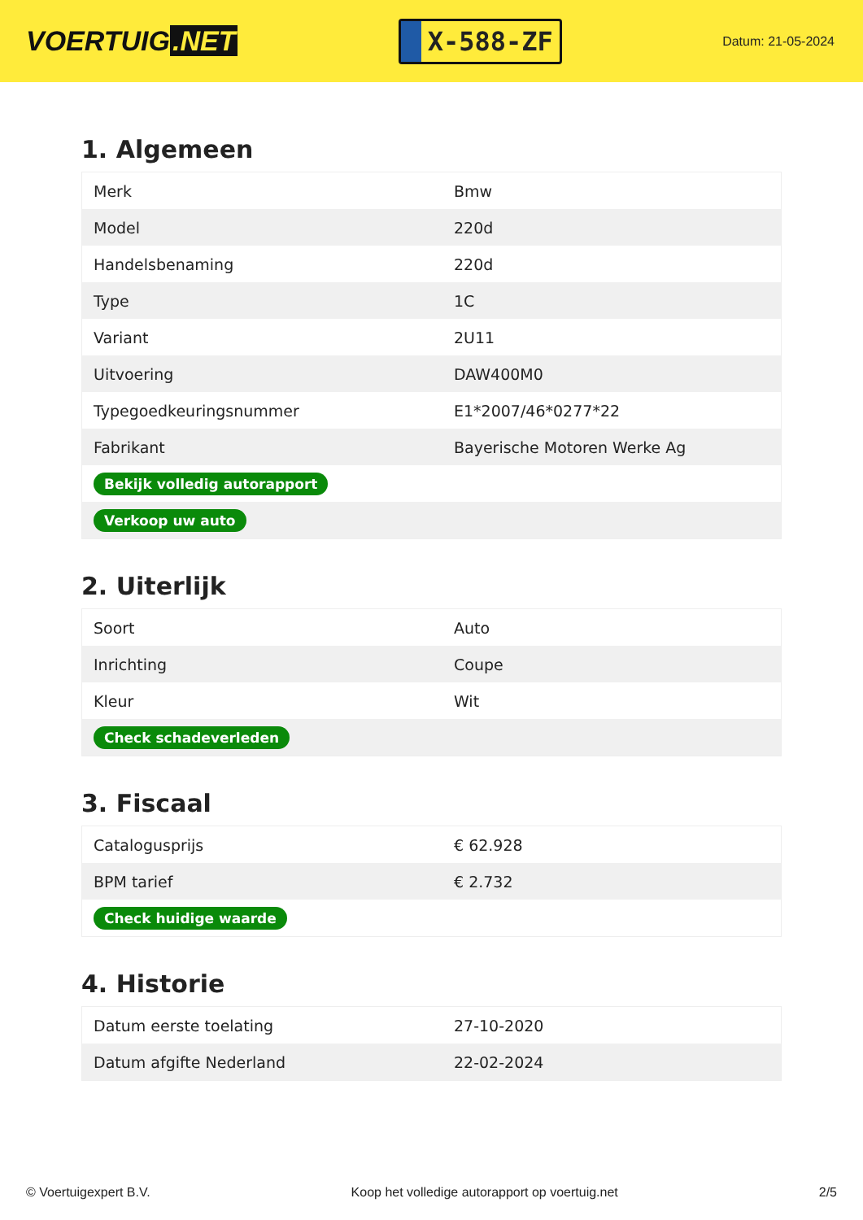VOERTUIG.NET
X-588-ZF
Datum: 21-05-2024
1. Algemeen
| Merk | Bmw |
| Model | 220d |
| Handelsbenaming | 220d |
| Type | 1C |
| Variant | 2U11 |
| Uitvoering | DAW400M0 |
| Typegoedkeuringsnummer | E1*2007/46*0277*22 |
| Fabrikant | Bayerische Motoren Werke Ag |
| Bekijk volledig autorapport | |
| Verkoop uw auto | |
2. Uiterlijk
| Soort | Auto |
| Inrichting | Coupe |
| Kleur | Wit |
| Check schadeverleden | |
3. Fiscaal
| Catalogusprijs | € 62.928 |
| BPM tarief | € 2.732 |
| Check huidige waarde | |
4. Historie
| Datum eerste toelating | 27-10-2020 |
| Datum afgifte Nederland | 22-02-2024 |
© Voertuigexpert B.V. Koop het volledige autorapport op voertuig.net 2/5